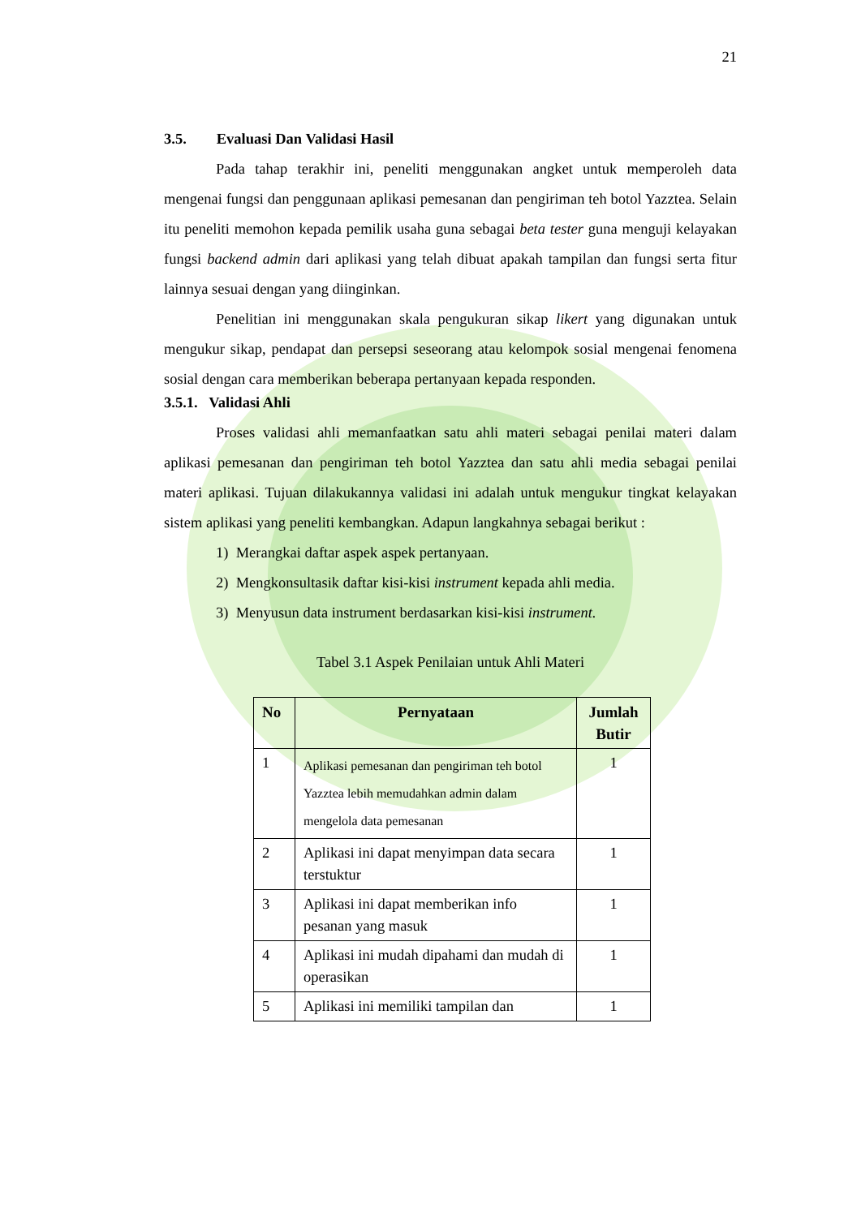21
3.5. Evaluasi Dan Validasi Hasil
Pada tahap terakhir ini, peneliti menggunakan angket untuk memperoleh data mengenai fungsi dan penggunaan aplikasi pemesanan dan pengiriman teh botol Yazztea. Selain itu peneliti memohon kepada pemilik usaha guna sebagai beta tester guna menguji kelayakan fungsi backend admin dari aplikasi yang telah dibuat apakah tampilan dan fungsi serta fitur lainnya sesuai dengan yang diinginkan.
Penelitian ini menggunakan skala pengukuran sikap likert yang digunakan untuk mengukur sikap, pendapat dan persepsi seseorang atau kelompok sosial mengenai fenomena sosial dengan cara memberikan beberapa pertanyaan kepada responden.
3.5.1. Validasi Ahli
Proses validasi ahli memanfaatkan satu ahli materi sebagai penilai materi dalam aplikasi pemesanan dan pengiriman teh botol Yazztea dan satu ahli media sebagai penilai materi aplikasi. Tujuan dilakukannya validasi ini adalah untuk mengukur tingkat kelayakan sistem aplikasi yang peneliti kembangkan. Adapun langkahnya sebagai berikut :
1) Merangkai daftar aspek aspek pertanyaan.
2) Mengkonsultasik daftar kisi-kisi instrument kepada ahli media.
3) Menyusun data instrument berdasarkan kisi-kisi instrument.
Tabel 3.1 Aspek Penilaian untuk Ahli Materi
| No | Pernyataan | Jumlah Butir |
| --- | --- | --- |
| 1 | Aplikasi pemesanan dan pengiriman teh botol Yazztea lebih memudahkan admin dalam mengelola data pemesanan | 1 |
| 2 | Aplikasi ini dapat menyimpan data secara terstuktur | 1 |
| 3 | Aplikasi ini dapat memberikan info pesanan yang masuk | 1 |
| 4 | Aplikasi ini mudah dipahami dan mudah di operasikan | 1 |
| 5 | Aplikasi ini memiliki tampilan dan | 1 |